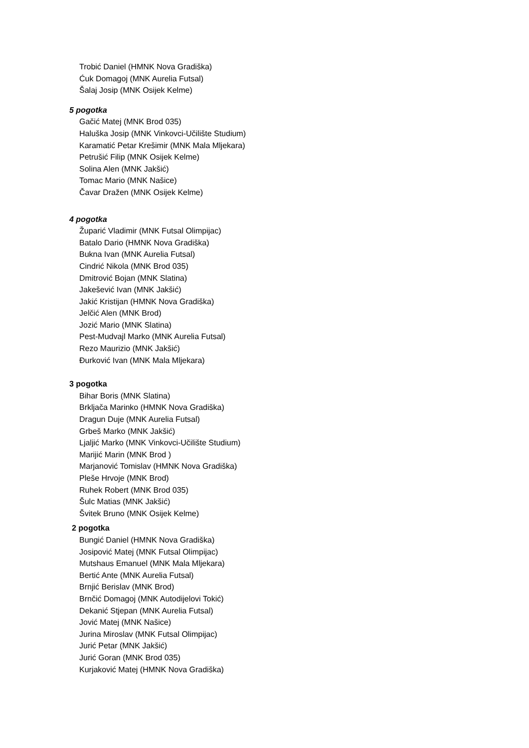Trobić Daniel (HMNK Nova Gradiška)
Ćuk Domagoj (MNK Aurelia Futsal)
Šalaj Josip (MNK Osijek Kelme)
5 pogotka
Gačić Matej (MNK Brod 035)
Haluška Josip (MNK Vinkovci-Učilište Studium)
Karamatić Petar Krešimir (MNK Mala Mljekara)
Petrušić Filip (MNK Osijek Kelme)
Solina Alen (MNK Jakšić)
Tomac Mario (MNK Našice)
Čavar Dražen (MNK Osijek Kelme)
4 pogotka
Župarić Vladimir (MNK Futsal Olimpijac)
Batalo Dario (HMNK Nova Gradiška)
Bukna Ivan (MNK Aurelia Futsal)
Cindrić Nikola (MNK Brod 035)
Dmitrović Bojan (MNK Slatina)
Jakešević Ivan (MNK Jakšić)
Jakić Kristijan (HMNK Nova Gradiška)
Jelčić Alen (MNK Brod)
Jozić Mario (MNK Slatina)
Pest-Mudvajl Marko (MNK Aurelia Futsal)
Rezo Maurizio (MNK Jakšić)
Đurković Ivan (MNK Mala Mljekara)
3 pogotka
Bihar Boris (MNK Slatina)
Brkljača Marinko (HMNK Nova Gradiška)
Dragun Duje (MNK Aurelia Futsal)
Grbeš Marko (MNK Jakšić)
Ljaljić Marko (MNK Vinkovci-Učilište Studium)
Marijić Marin (MNK Brod )
Marjanović Tomislav (HMNK Nova Gradiška)
Pleše Hrvoje (MNK Brod)
Ruhek Robert (MNK Brod 035)
Šulc Matias (MNK Jakšić)
Švitek Bruno (MNK Osijek Kelme)
2 pogotka
Bungić Daniel (HMNK Nova Gradiška)
Josipović Matej (MNK Futsal Olimpijac)
Mutshaus Emanuel (MNK Mala Mljekara)
Bertić Ante (MNK Aurelia Futsal)
Brnjić Berislav (MNK Brod)
Brnčić Domagoj (MNK Autodijelovi Tokić)
Dekanić Stjepan (MNK Aurelia Futsal)
Jović Matej (MNK Našice)
Jurina Miroslav (MNK Futsal Olimpijac)
Jurić Petar (MNK Jakšić)
Jurić Goran (MNK Brod 035)
Kurjaković Matej (HMNK Nova Gradiška)